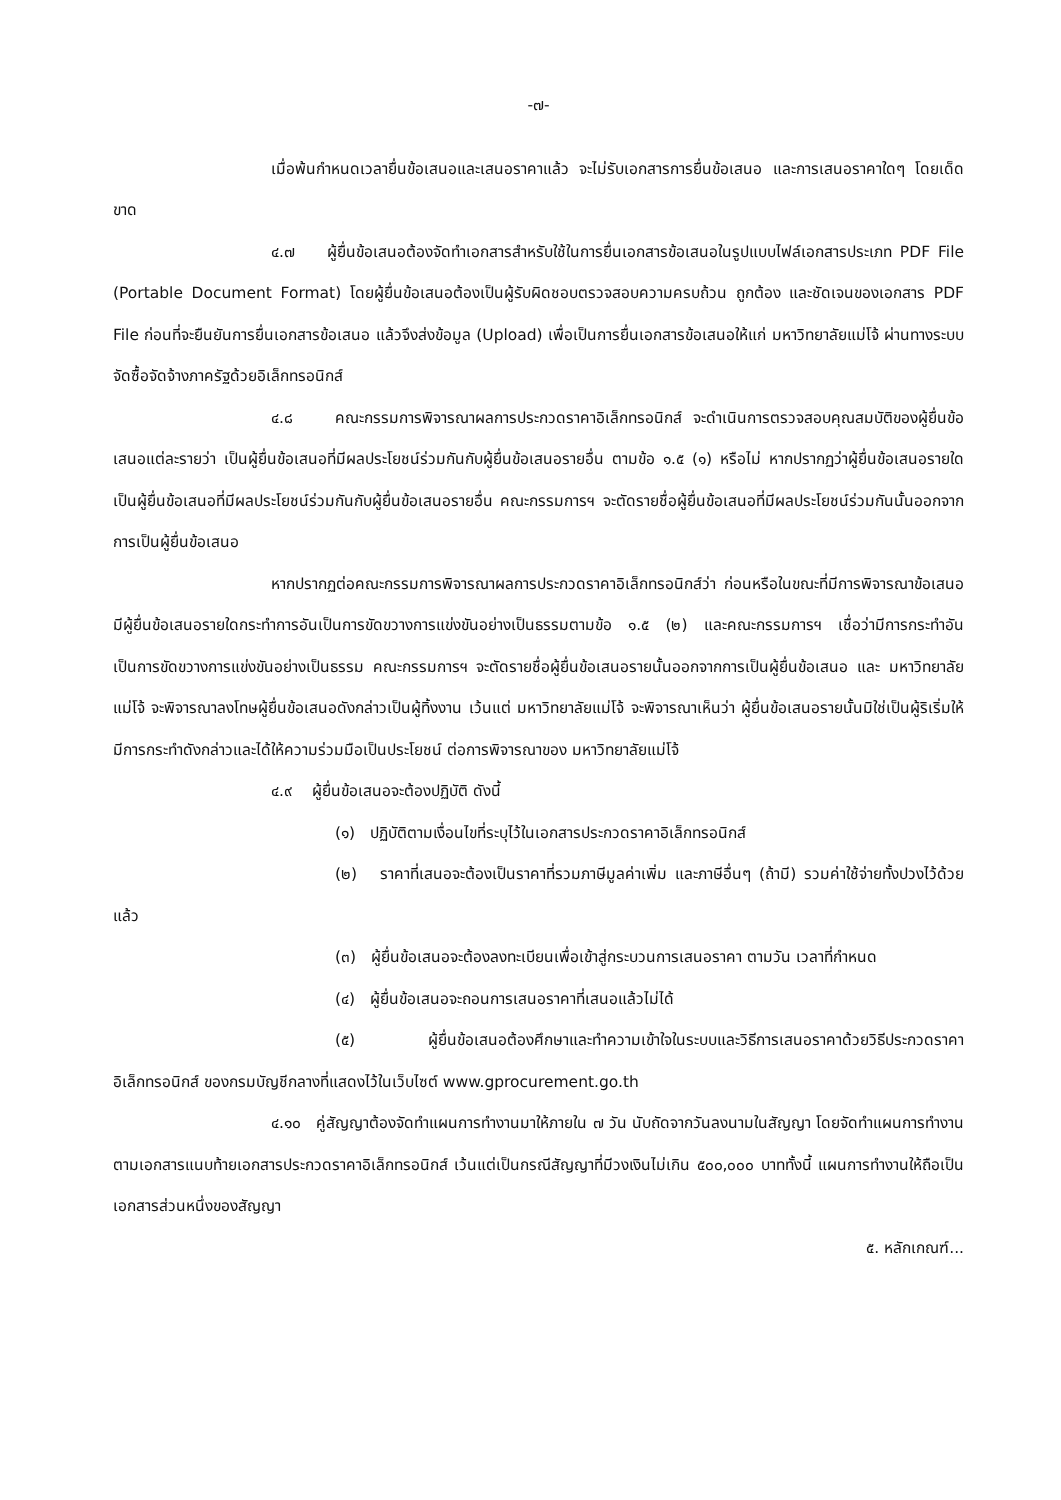-๗-
เมื่อพ้นกำหนดเวลายื่นข้อเสนอและเสนอราคาแล้ว จะไม่รับเอกสารการยื่นข้อเสนอ และการเสนอราคาใดๆ โดยเด็ดขาด
๔.๗ ผู้ยื่นข้อเสนอต้องจัดทำเอกสารสำหรับใช้ในการยื่นเอกสารข้อเสนอในรูปแบบไฟล์เอกสารประเภท PDF File (Portable Document Format) โดยผู้ยื่นข้อเสนอต้องเป็นผู้รับผิดชอบตรวจสอบความครบถ้วน ถูกต้อง และชัดเจนของเอกสาร PDF File ก่อนที่จะยืนยันการยื่นเอกสารข้อเสนอ แล้วจึงส่งข้อมูล (Upload) เพื่อเป็นการยื่นเอกสารข้อเสนอให้แก่ มหาวิทยาลัยแม่โจ้ ผ่านทางระบบจัดซื้อจัดจ้างภาครัฐด้วยอิเล็กทรอนิกส์
๔.๘ คณะกรรมการพิจารณาผลการประกวดราคาอิเล็กทรอนิกส์ จะดำเนินการตรวจสอบคุณสมบัติของผู้ยื่นข้อเสนอแต่ละรายว่า เป็นผู้ยื่นข้อเสนอที่มีผลประโยชน์ร่วมกันกับผู้ยื่นข้อเสนอรายอื่น ตามข้อ ๑.๕ (๑) หรือไม่ หากปรากฏว่าผู้ยื่นข้อเสนอรายใดเป็นผู้ยื่นข้อเสนอที่มีผลประโยชน์ร่วมกันกับผู้ยื่นข้อเสนอรายอื่น คณะกรรมการฯ จะตัดรายชื่อผู้ยื่นข้อเสนอที่มีผลประโยชน์ร่วมกันนั้นออกจากการเป็นผู้ยื่นข้อเสนอ
หากปรากฏต่อคณะกรรมการพิจารณาผลการประกวดราคาอิเล็กทรอนิกส์ว่า ก่อนหรือในขณะที่มีการพิจารณาข้อเสนอ มีผู้ยื่นข้อเสนอรายใดกระทำการอันเป็นการขัดขวางการแข่งขันอย่างเป็นธรรมตามข้อ ๑.๕ (๒) และคณะกรรมการฯ เชื่อว่ามีการกระทำอันเป็นการขัดขวางการแข่งขันอย่างเป็นธรรม คณะกรรมการฯ จะตัดรายชื่อผู้ยื่นข้อเสนอรายนั้นออกจากการเป็นผู้ยื่นข้อเสนอ และ มหาวิทยาลัยแม่โจ้ จะพิจารณาลงโทษผู้ยื่นข้อเสนอดังกล่าวเป็นผู้ทิ้งงาน เว้นแต่ มหาวิทยาลัยแม่โจ้ จะพิจารณาเห็นว่า ผู้ยื่นข้อเสนอรายนั้นมิใช่เป็นผู้ริเริ่มให้มีการกระทำดังกล่าวและได้ให้ความร่วมมือเป็นประโยชน์ ต่อการพิจารณาของ มหาวิทยาลัยแม่โจ้
๔.๙ ผู้ยื่นข้อเสนอจะต้องปฏิบัติ ดังนี้
(๑) ปฏิบัติตามเงื่อนไขที่ระบุไว้ในเอกสารประกวดราคาอิเล็กทรอนิกส์
(๒) ราคาที่เสนอจะต้องเป็นราคาที่รวมภาษีมูลค่าเพิ่ม และภาษีอื่นๆ (ถ้ามี) รวมค่าใช้จ่ายทั้งปวงไว้ด้วยแล้ว
(๓) ผู้ยื่นข้อเสนอจะต้องลงทะเบียนเพื่อเข้าสู่กระบวนการเสนอราคา ตามวัน เวลาที่กำหนด
(๔) ผู้ยื่นข้อเสนอจะถอนการเสนอราคาที่เสนอแล้วไม่ได้
(๕) ผู้ยื่นข้อเสนอต้องศึกษาและทำความเข้าใจในระบบและวิธีการเสนอราคาด้วยวิธีประกวดราคาอิเล็กทรอนิกส์ ของกรมบัญชีกลางที่แสดงไว้ในเว็บไซต์ www.gprocurement.go.th
๔.๑๐ คู่สัญญาต้องจัดทำแผนการทำงานมาให้ภายใน ๗ วัน นับถัดจากวันลงนามในสัญญา โดยจัดทำแผนการทำงานตามเอกสารแนบท้ายเอกสารประกวดราคาอิเล็กทรอนิกส์ เว้นแต่เป็นกรณีสัญญาที่มีวงเงินไม่เกิน ๕๐๐,๐๐๐ บาททั้งนี้ แผนการทำงานให้ถือเป็นเอกสารส่วนหนึ่งของสัญญา
๕. หลักเกณฑ์...